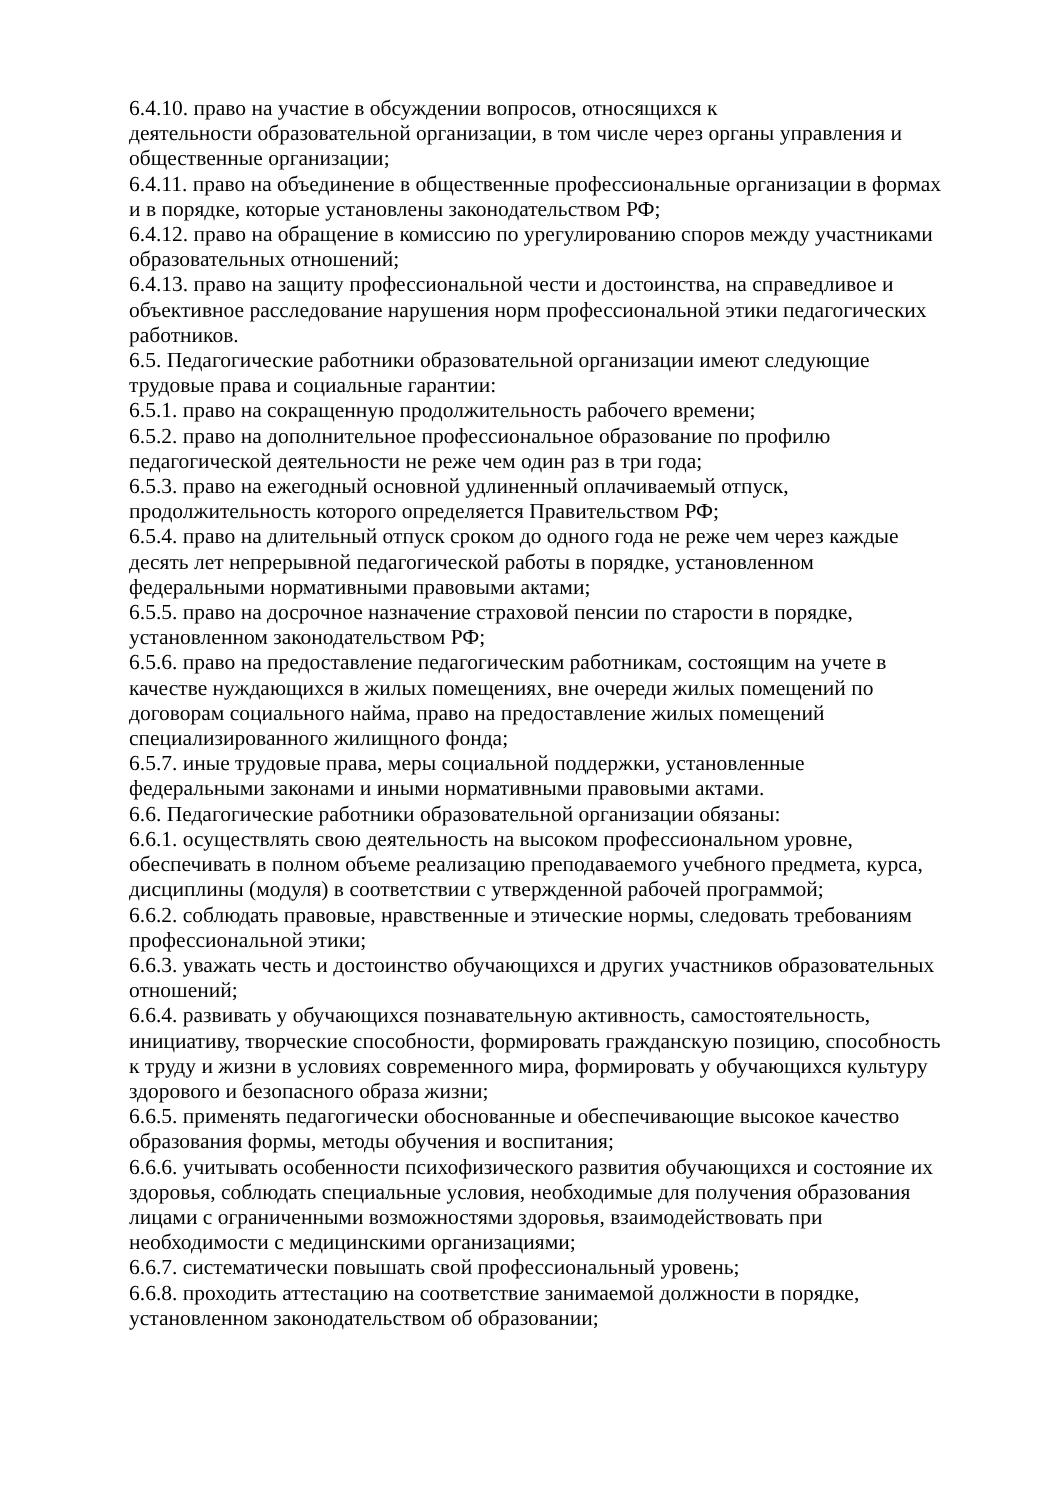6.4.10. право на участие в обсуждении вопросов, относящихся к
деятельности образовательной организации, в том числе через органы управления и общественные организации;
6.4.11. право на объединение в общественные профессиональные организации в формах и в порядке, которые установлены законодательством РФ;
6.4.12. право на обращение в комиссию по урегулированию споров между участниками образовательных отношений;
6.4.13. право на защиту профессиональной чести и достоинства, на справедливое и объективное расследование нарушения норм профессиональной этики педагогических работников.
6.5. Педагогические работники образовательной организации имеют следующие трудовые права и социальные гарантии:
6.5.1. право на сокращенную продолжительность рабочего времени;
6.5.2. право на дополнительное профессиональное образование по профилю педагогической деятельности не реже чем один раз в три года;
6.5.3. право на ежегодный основной удлиненный оплачиваемый отпуск, продолжительность которого определяется Правительством РФ;
6.5.4. право на длительный отпуск сроком до одного года не реже чем через каждые десять лет непрерывной педагогической работы в порядке, установленном федеральными нормативными правовыми актами;
6.5.5. право на досрочное назначение страховой пенсии по старости в порядке, установленном законодательством РФ;
6.5.6. право на предоставление педагогическим работникам, состоящим на учете в качестве нуждающихся в жилых помещениях, вне очереди жилых помещений по договорам социального найма, право на предоставление жилых помещений специализированного жилищного фонда;
6.5.7. иные трудовые права, меры социальной поддержки, установленные федеральными законами и иными нормативными правовыми актами.
6.6. Педагогические работники образовательной организации обязаны:
6.6.1. осуществлять свою деятельность на высоком профессиональном уровне, обеспечивать в полном объеме реализацию преподаваемого учебного предмета, курса, дисциплины (модуля) в соответствии с утвержденной рабочей программой;
6.6.2. соблюдать правовые, нравственные и этические нормы, следовать требованиям профессиональной этики;
6.6.3. уважать честь и достоинство обучающихся и других участников образовательных отношений;
6.6.4. развивать у обучающихся познавательную активность, самостоятельность, инициативу, творческие способности, формировать гражданскую позицию, способность к труду и жизни в условиях современного мира, формировать у обучающихся культуру здорового и безопасного образа жизни;
6.6.5. применять педагогически обоснованные и обеспечивающие высокое качество образования формы, методы обучения и воспитания;
6.6.6. учитывать особенности психофизического развития обучающихся и состояние их здоровья, соблюдать специальные условия, необходимые для получения образования лицами с ограниченными возможностями здоровья, взаимодействовать при необходимости с медицинскими организациями;
6.6.7. систематически повышать свой профессиональный уровень;
6.6.8. проходить аттестацию на соответствие занимаемой должности в порядке, установленном законодательством об образовании;